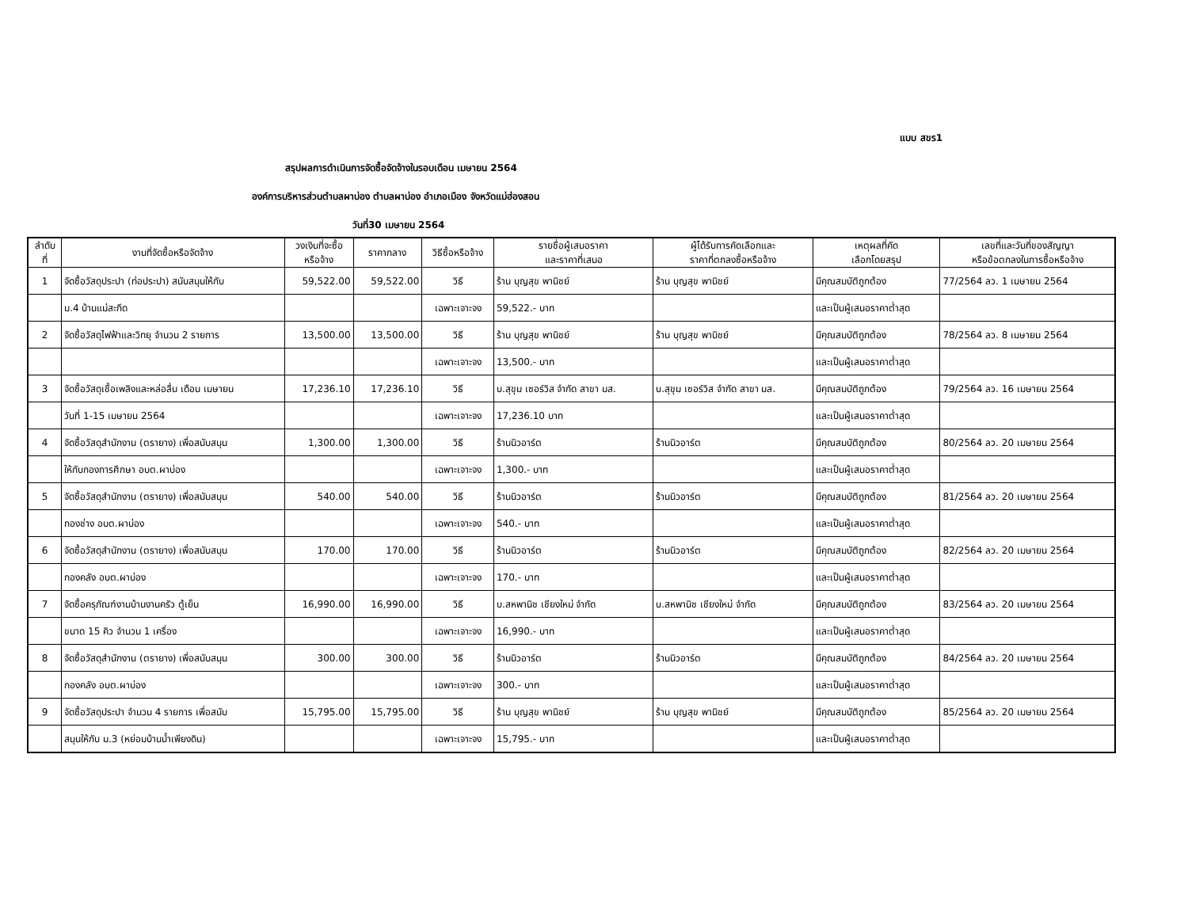แบบ สขร1
สรุปผลการดำเนินการจัดซื้อจัดจ้างในรอบเดือน เมษายน 2564
องค์การบริหารส่วนตำบลผาบ่อง ตำบลผาบ่อง อำเภอเมือง จังหวัดแม่ฮ่องสอน
วันที่30 เมษายน 2564
| ลำดับ ที่ | งานที่จัดซื้อหรือจัดจ้าง | วงเงินที่จะซื้อ หรือจ้าง | ราคากลาง | วิธีซื้อหรือจ้าง | รายชื่อผู้เสนอราคา และราคาที่เสนอ | ผู้ได้รับการคัดเลือกและ ราคาที่ตกลงซื้อหรือจ้าง | เหตุผลที่คัด เลือกโดยสรุป | เลขที่และวันที่ของสัญญา หรือข้อตกลงในการซื้อหรือจ้าง |
| --- | --- | --- | --- | --- | --- | --- | --- | --- |
| 1 | จัดซื้อวัสดุประปา (ท่อประปา) สนับสนุนให้กับ | 59,522.00 | 59,522.00 | วิธี | ร้าน บุญสุข พานิชย์ | ร้าน บุญสุข พานิชย์ | มีคุณสมบัติถูกต้อง | 77/2564 ลว. 1 เมษายน 2564 |
| | ม.4 บ้านแม่สะกึด | | | เฉพาะเจาะจง | 59,522.- บาท | | และเป็นผู้เสนอราคาต่ำสุด | |
| 2 | จัดซื้อวัสดุไฟฟ้าและวิทยุ จำนวน 2 รายการ | 13,500.00 | 13,500.00 | วิธี | ร้าน บุญสุข พานิชย์ | ร้าน บุญสุข พานิชย์ | มีคุณสมบัติถูกต้อง | 78/2564 ลว. 8 เมษายน 2564 |
| | | | | เฉพาะเจาะจง | 13,500.- บาท | | และเป็นผู้เสนอราคาต่ำสุด | |
| 3 | จัดซื้อวัสดุเชื้อเพลิงและหล่อลื่น เดือน เมษายน | 17,236.10 | 17,236.10 | วิธี | บ.สุขุม เซอร์วิส จำกัด สาขา มส. | บ.สุขุม เซอร์วิส จำกัด สาขา มส. | มีคุณสมบัติถูกต้อง | 79/2564 ลว. 16 เมษายน 2564 |
| | วันที่ 1-15 เมษายน 2564 | | | เฉพาะเจาะจง | 17,236.10 บาท | | และเป็นผู้เสนอราคาต่ำสุด | |
| 4 | จัดซื้อวัสดุสำนักงาน (ตรายาง) เพื่อสนับสนุน | 1,300.00 | 1,300.00 | วิธี | ร้านนิวอาร์ต | ร้านนิวอาร์ต | มีคุณสมบัติถูกต้อง | 80/2564 ลว. 20 เมษายน 2564 |
| | ให้กับกองการศึกษา อบต.ผาบ่อง | | | เฉพาะเจาะจง | 1,300.- บาท | | และเป็นผู้เสนอราคาต่ำสุด | |
| 5 | จัดซื้อวัสดุสำนักงาน (ตรายาง) เพื่อสนับสนุน | 540.00 | 540.00 | วิธี | ร้านนิวอาร์ต | ร้านนิวอาร์ต | มีคุณสมบัติถูกต้อง | 81/2564 ลว. 20 เมษายน 2564 |
| | กองช่าง อบต.ผาบ่อง | | | เฉพาะเจาะจง | 540.- บาท | | และเป็นผู้เสนอราคาต่ำสุด | |
| 6 | จัดซื้อวัสดุสำนักงาน (ตรายาง) เพื่อสนับสนุน | 170.00 | 170.00 | วิธี | ร้านนิวอาร์ต | ร้านนิวอาร์ต | มีคุณสมบัติถูกต้อง | 82/2564 ลว. 20 เมษายน 2564 |
| | กองคลัง อบต.ผาบ่อง | | | เฉพาะเจาะจง | 170.- บาท | | และเป็นผู้เสนอราคาต่ำสุด | |
| 7 | จัดซื้อครุภัณฑ์งานบ้านงานครัว ตู้เย็น | 16,990.00 | 16,990.00 | วิธี | บ.สหพานิช เชียงใหม่ จำกัด | บ.สหพานิช เชียงใหม่ จำกัด | มีคุณสมบัติถูกต้อง | 83/2564 ลว. 20 เมษายน 2564 |
| | ขนาด 15 คิว จำนวน 1 เครื่อง | | | เฉพาะเจาะจง | 16,990.- บาท | | และเป็นผู้เสนอราคาต่ำสุด | |
| 8 | จัดซื้อวัสดุสำนักงาน (ตรายาง) เพื่อสนับสนุน | 300.00 | 300.00 | วิธี | ร้านนิวอาร์ต | ร้านนิวอาร์ต | มีคุณสมบัติถูกต้อง | 84/2564 ลว. 20 เมษายน 2564 |
| | กองคลัง อบต.ผาบ่อง | | | เฉพาะเจาะจง | 300.- บาท | | และเป็นผู้เสนอราคาต่ำสุด | |
| 9 | จัดซื้อวัสดุประปา จำนวน 4 รายการ เพื่อสนับ | 15,795.00 | 15,795.00 | วิธี | ร้าน บุญสุข พานิชย์ | ร้าน บุญสุข พานิชย์ | มีคุณสมบัติถูกต้อง | 85/2564 ลว. 20 เมษายน 2564 |
| | สนุนให้กับ ม.3 (หย่อมบ้านน้ำเพียงดิน) | | | เฉพาะเจาะจง | 15,795.- บาท | | และเป็นผู้เสนอราคาต่ำสุด | |